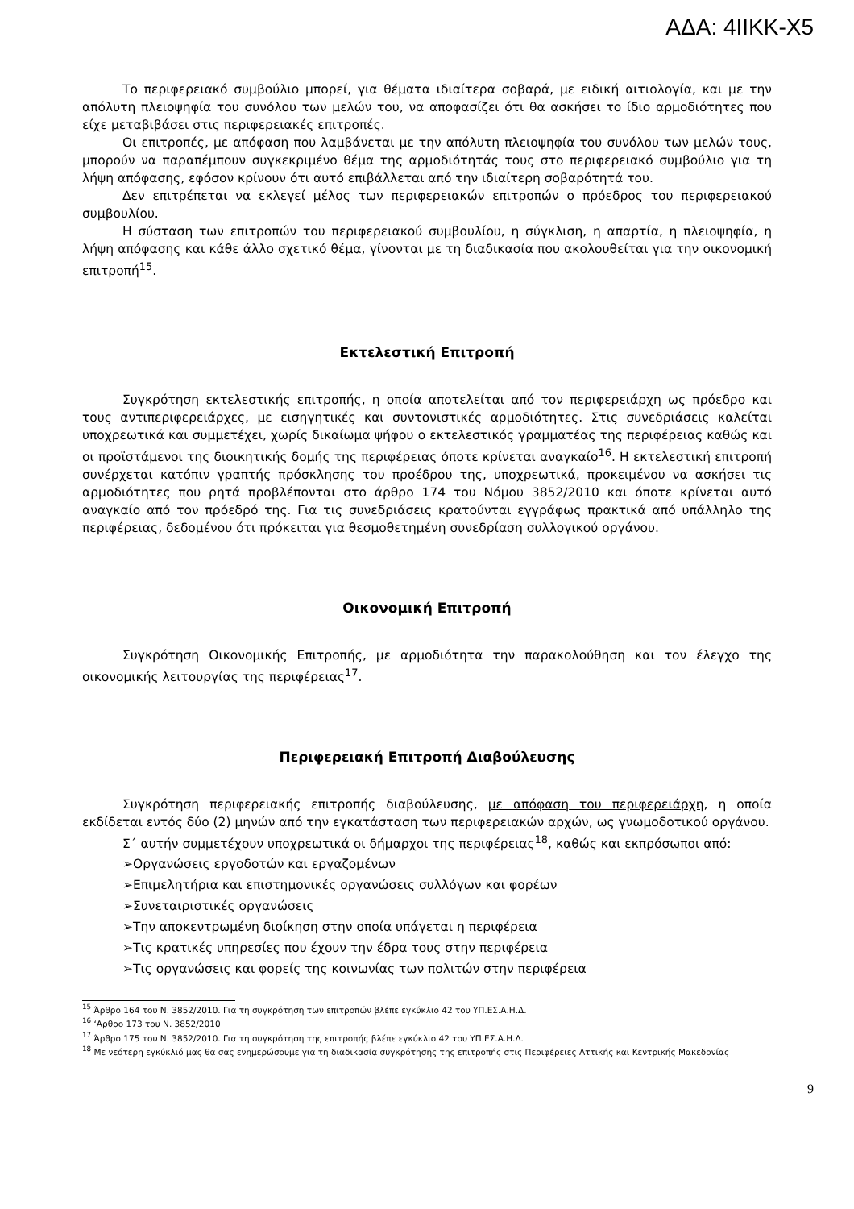ΑΔΑ: 4ΙΙΚΚ-Χ5
Το περιφερειακό συμβούλιο μπορεί, για θέματα ιδιαίτερα σοβαρά, με ειδική αιτιολογία, και με την απόλυτη πλειοψηφία του συνόλου των μελών του, να αποφασίζει ότι θα ασκήσει το ίδιο αρμοδιότητες που είχε μεταβιβάσει στις περιφερειακές επιτροπές.
Οι επιτροπές, με απόφαση που λαμβάνεται με την απόλυτη πλειοψηφία του συνόλου των μελών τους, μπορούν να παραπέμπουν συγκεκριμένο θέμα της αρμοδιότητάς τους στο περιφερειακό συμβούλιο για τη λήψη απόφασης, εφόσον κρίνουν ότι αυτό επιβάλλεται από την ιδιαίτερη σοβαρότητά του.
Δεν επιτρέπεται να εκλεγεί μέλος των περιφερειακών επιτροπών ο πρόεδρος του περιφερειακού συμβουλίου.
Η σύσταση των επιτροπών του περιφερειακού συμβουλίου, η σύγκλιση, η απαρτία, η πλειοψηφία, η λήψη απόφασης και κάθε άλλο σχετικό θέμα, γίνονται με τη διαδικασία που ακολουθείται για την οικονομική επιτροπή<sup>15</sup>.
Εκτελεστική Επιτροπή
Συγκρότηση εκτελεστικής επιτροπής, η οποία αποτελείται από τον περιφερειάρχη ως πρόεδρο και τους αντιπεριφερειάρχες, με εισηγητικές και συντονιστικές αρμοδιότητες. Στις συνεδριάσεις καλείται υποχρεωτικά και συμμετέχει, χωρίς δικαίωμα ψήφου ο εκτελεστικός γραμματέας της περιφέρειας καθώς και οι προϊστάμενοι της διοικητικής δομής της περιφέρειας όποτε κρίνεται αναγκαίο<sup>16</sup>. Η εκτελεστική επιτροπή συνέρχεται κατόπιν γραπτής πρόσκλησης του προέδρου της, υποχρεωτικά, προκειμένου να ασκήσει τις αρμοδιότητες που ρητά προβλέπονται στο άρθρο 174 του Νόμου 3852/2010 και όποτε κρίνεται αυτό αναγκαίο από τον πρόεδρό της. Για τις συνεδριάσεις κρατούνται εγγράφως πρακτικά από υπάλληλο της περιφέρειας, δεδομένου ότι πρόκειται για θεσμοθετημένη συνεδρίαση συλλογικού οργάνου.
Οικονομική Επιτροπή
Συγκρότηση Οικονομικής Επιτροπής, με αρμοδιότητα την παρακολούθηση και τον έλεγχο της οικονομικής λειτουργίας της περιφέρειας<sup>17</sup>.
Περιφερειακή Επιτροπή Διαβούλευσης
Συγκρότηση περιφερειακής επιτροπής διαβούλευσης, με απόφαση του περιφερειάρχη, η οποία εκδίδεται εντός δύο (2) μηνών από την εγκατάσταση των περιφερειακών αρχών, ως γνωμοδοτικού οργάνου.
Σ΄ αυτήν συμμετέχουν υποχρεωτικά οι δήμαρχοι της περιφέρειας<sup>18</sup>, καθώς και εκπρόσωποι από:
➢Οργανώσεις εργοδοτών και εργαζομένων
➢Επιμελητήρια και επιστημονικές οργανώσεις συλλόγων και φορέων
➢Συνεταιριστικές οργανώσεις
➢Την αποκεντρωμένη διοίκηση στην οποία υπάγεται η περιφέρεια
➢Τις κρατικές υπηρεσίες που έχουν την έδρα τους στην περιφέρεια
➢Τις οργανώσεις και φορείς της κοινωνίας των πολιτών στην περιφέρεια
<sup>15</sup> Άρθρο 164 του Ν. 3852/2010. Για τη συγκρότηση των επιτροπών βλέπε εγκύκλιο 42 του ΥΠ.ΕΣ.Α.Η.Δ.
<sup>16</sup> ‘Αρθρο 173 του Ν. 3852/2010
<sup>17</sup> Άρθρο 175 του Ν. 3852/2010. Για τη συγκρότηση της επιτροπής βλέπε εγκύκλιο 42 του ΥΠ.ΕΣ.Α.Η.Δ.
<sup>18</sup> Με νεότερη εγκύκλιό μας θα σας ενημερώσουμε για τη διαδικασία συγκρότησης της επιτροπής στις Περιφέρειες Αττικής και Κεντρικής Μακεδονίας
9